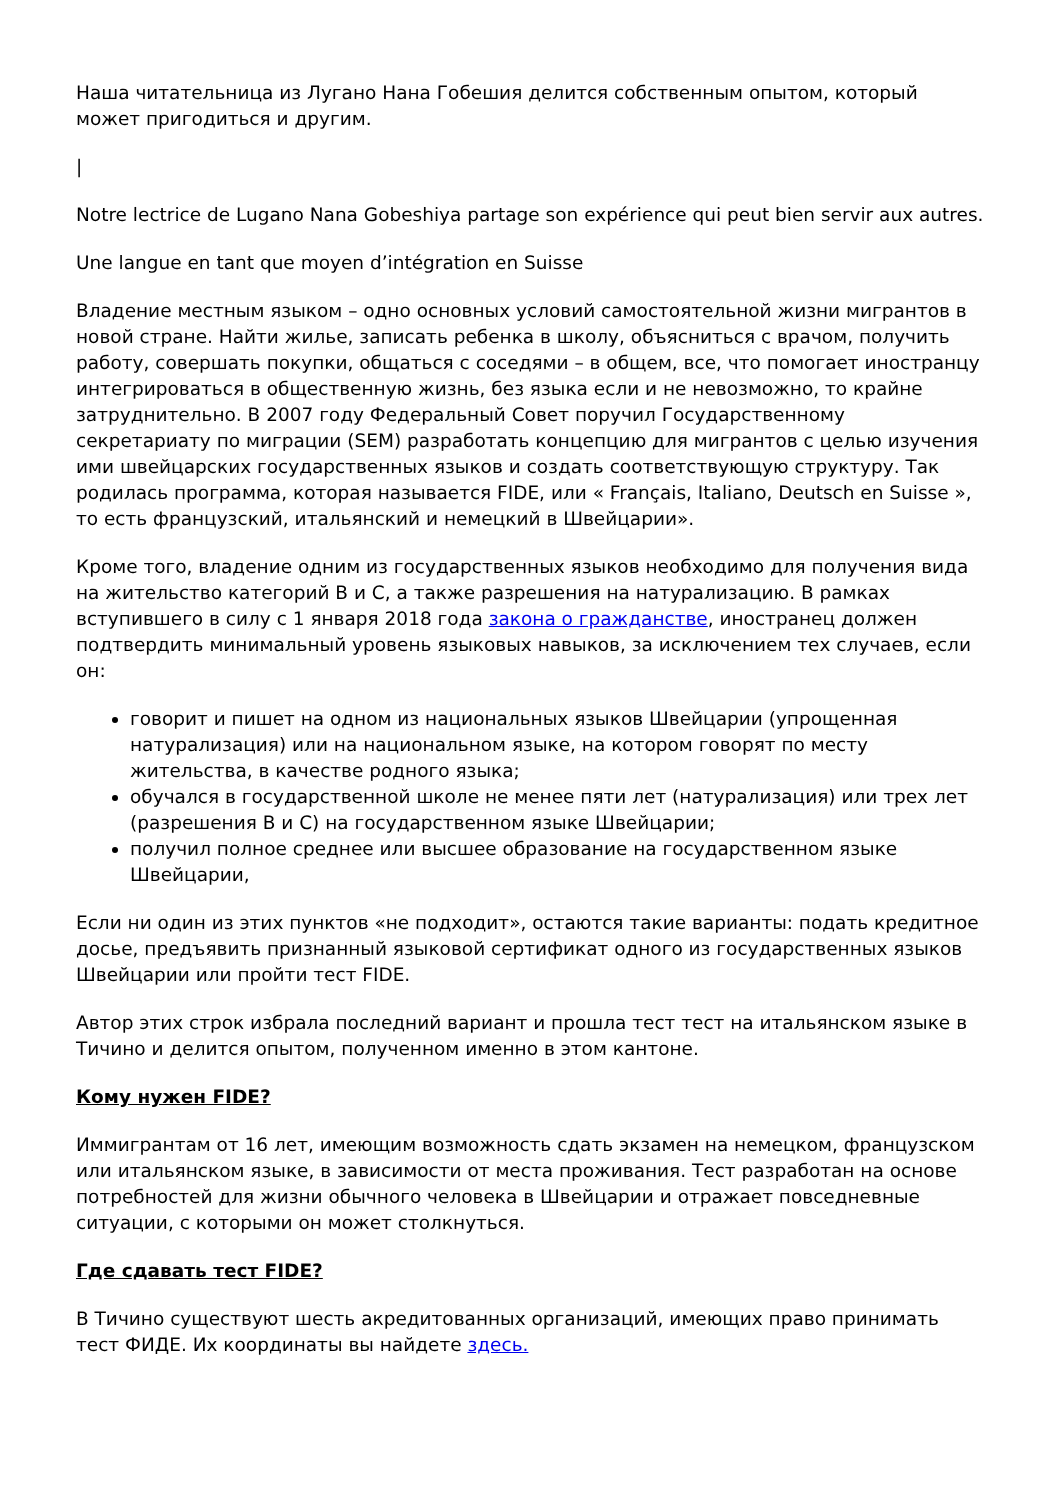Наша читательница из Лугано Нана Гобешия делится собственным опытом, который может пригодиться и другим.
|
Notre lectrice de Lugano Nana Gobeshiya partage son expérience qui peut bien servir aux autres.
Une langue en tant que moyen d’intégration en Suisse
Владение местным языком – одно основных условий самостоятельной жизни мигрантов в новой стране. Найти жилье, записать ребенка в школу, объясниться с врачом, получить работу, совершать покупки, общаться с соседями – в общем, все, что помогает иностранцу интегрироваться в общественную жизнь, без языка если и не невозможно, то крайне затруднительно. В 2007 году Федеральный Совет поручил Государственному секретариату по миграции (SEM) разработать концепцию для мигрантов с целью изучения ими швейцарских государственных языков и создать соответствующую структуру. Так родилась программа, которая называется FIDE, или « Français, Italiano, Deutsch en Suisse », то есть французский, итальянский и немецкий в Швейцарии».
Кроме того, владение одним из государственных языков необходимо для получения вида на жительство категорий B и C, а также разрешения на натурализацию. В рамках вступившего в силу с 1 января 2018 года закона о гражданстве, иностранец должен подтвердить минимальный уровень языковых навыков, за исключением тех случаев, если он:
говорит и пишет на одном из национальных языков Швейцарии (упрощенная натурализация) или на национальном языке, на котором говорят по месту жительства, в качестве родного языка;
обучался в государственной школе не менее пяти лет (натурализация) или трех лет (разрешения B и C) на государственном языке Швейцарии;
получил полное среднее или высшее образование на государственном языке Швейцарии,
Если ни один из этих пунктов «не подходит», остаются такие варианты: подать кредитное досье, предъявить признанный языковой сертификат одного из государственных языков Швейцарии или пройти тест FIDE.
Автор этих строк избрала последний вариант и прошла тест тест на итальянском языке в Тичино и делится опытом, полученном именно в этом кантоне.
Кому нужен FIDE?
Иммигрантам от 16 лет, имеющим возможность сдать экзамен на немецком, французском или итальянском языке, в зависимости от места проживания. Тест разработан на основе потребностей для жизни обычного человека в Швейцарии и отражает повседневные ситуации, с которыми он может столкнуться.
Где сдавать тест FIDE?
В Тичино существуют шесть акредитованных организаций, имеющих право принимать тест ФИДЕ. Их координаты вы найдете здесь.